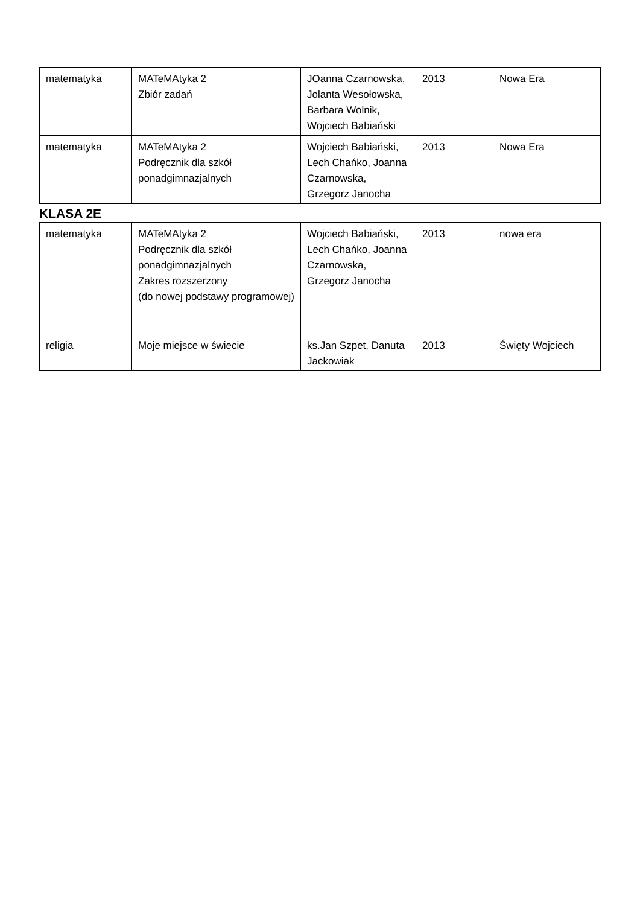| matematyka | MATeMAtyka 2 Zbiór zadań | JOanna Czarnowska, Jolanta Wesołowska, Barbara Wolnik, Wojciech Babiański | 2013 | Nowa Era |
| matematyka | MATeMAtyka 2 Podręcznik dla szkół ponadgimnazjalnych | Wojciech Babiański, Lech Chańko, Joanna Czarnowska, Grzegorz Janocha | 2013 | Nowa Era |
KLASA 2E
| matematyka | MATeMAtyka 2 Podręcznik dla szkół ponadgimnazjalnych Zakres rozszerzony (do nowej podstawy programowej) | Wojciech Babiański, Lech Chańko, Joanna Czarnowska, Grzegorz Janocha | 2013 | nowa era |
| religia | Moje miejsce w świecie | ks.Jan Szpet, Danuta Jackowiak | 2013 | Święty Wojciech |